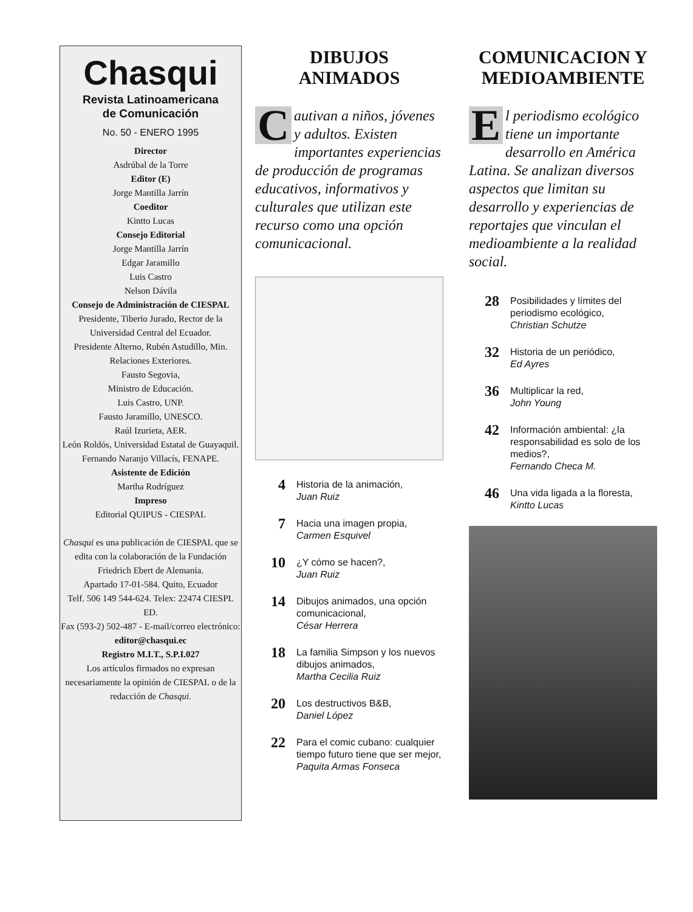Chasqui
Revista Latinoamericana
de Comunicación
No. 50 - ENERO 1995
Director
Asdrúbal de la Torre
Editor (E)
Jorge Mantilla Jarrín
Coeditor
Kintto Lucas
Consejo Editorial
Jorge Mantilla Jarrín
Edgar Jaramillo
Luis Castro
Nelson Dávila
Consejo de Administración de CIESPAL
Presidente, Tiberio Jurado, Rector de la Universidad Central del Ecuador.
Presidente Alterno, Rubén Astudillo, Min. Relaciones Exteriores.
Fausto Segovia,
Ministro de Educación.
Luis Castro, UNP.
Fausto Jaramillo, UNESCO.
Raúl Izurieta, AER.
León Roldós, Universidad Estatal de Guayaquil.
Fernando Naranjo Villacís, FENAPE.
Asistente de Edición
Martha Rodríguez
Impreso
Editorial QUIPUS - CIESPAL
Chasqui es una publicación de CIESPAL que se edita con la colaboración de la Fundación Friedrich Ebert de Alemania.
Apartado 17-01-584. Quito, Ecuador
Telf. 506 149 544-624. Telex: 22474 CIESPL ED.
Fax (593-2) 502-487 - E-mail/correo electrónico: editor@chasqui.ec
Registro M.I.T., S.P.I.027
Los artículos firmados no expresan necesariamente la opinión de CIESPAL o de la redacción de Chasqui.
DIBUJOS
ANIMADOS
Cautivan a niños, jóvenes y adultos. Existen importantes experiencias de producción de programas educativos, informativos y culturales que utilizan este recurso como una opción comunicacional.
4 Historia de la animación,
Juan Ruiz
7 Hacia una imagen propia,
Carmen Esquivel
10 ¿Y cómo se hacen?,
Juan Ruiz
14 Dibujos animados, una opción comunicacional,
César Herrera
18 La familia Simpson y los nuevos dibujos animados,
Martha Cecilia Ruiz
20 Los destructivos B&B,
Daniel López
22 Para el comic cubano: cualquier tiempo futuro tiene que ser mejor,
Paquita Armas Fonseca
COMUNICACION Y
MEDIOAMBIENTE
El periodismo ecológico tiene un importante desarrollo en América Latina. Se analizan diversos aspectos que limitan su desarrollo y experiencias de reportajes que vinculan el medioambiente a la realidad social.
28 Posibilidades y límites del periodismo ecológico,
Christian Schutze
32 Historia de un periódico,
Ed Ayres
36 Multiplicar la red,
John Young
42 Información ambiental: ¿la responsabilidad es solo de los medios?,
Fernando Checa M.
46 Una vida ligada a la floresta,
Kintto Lucas